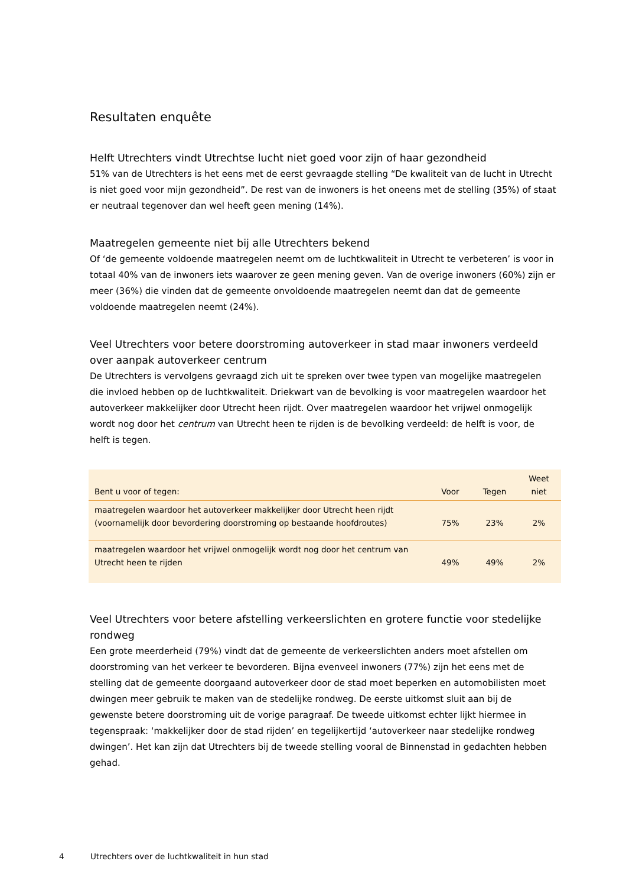Resultaten enquête
Helft Utrechters vindt Utrechtse lucht niet goed voor zijn of haar gezondheid
51% van de Utrechters is het eens met de eerst gevraagde stelling “De kwaliteit van de lucht in Utrecht is niet goed voor mijn gezondheid”. De rest van de inwoners is het oneens met de stelling (35%) of staat er neutraal tegenover dan wel heeft geen mening (14%).
Maatregelen gemeente niet bij alle Utrechters bekend
Of ‘de gemeente voldoende maatregelen neemt om de luchtkwaliteit in Utrecht te verbeteren’ is voor in totaal 40% van de inwoners iets waarover ze geen mening geven. Van de overige inwoners (60%) zijn er meer (36%) die vinden dat de gemeente onvoldoende maatregelen neemt dan dat de gemeente voldoende maatregelen neemt (24%).
Veel Utrechters voor betere doorstroming autoverkeer in stad maar inwoners verdeeld over aanpak autoverkeer centrum
De Utrechters is vervolgens gevraagd zich uit te spreken over twee typen van mogelijke maatregelen die invloed hebben op de luchtkwaliteit. Driekwart van de bevolking is voor maatregelen waardoor het autoverkeer makkelijker door Utrecht heen rijdt. Over maatregelen waardoor het vrijwel onmogelijk wordt nog door het centrum van Utrecht heen te rijden is de bevolking verdeeld: de helft is voor, de helft is tegen.
| Bent u voor of tegen: | Voor | Tegen | Weet niet |
| --- | --- | --- | --- |
| maatregelen waardoor het autoverkeer makkelijker door Utrecht heen rijdt (voornamelijk door bevordering doorstroming op bestaande hoofdroutes) | 75% | 23% | 2% |
| maatregelen waardoor het vrijwel onmogelijk wordt nog door het centrum van Utrecht heen te rijden | 49% | 49% | 2% |
Veel Utrechters voor betere afstelling verkeerslichten en grotere functie voor stedelijke rondweg
Een grote meerderheid (79%) vindt dat de gemeente de verkeerslichten anders moet afstellen om doorstroming van het verkeer te bevorderen. Bijna evenveel inwoners (77%) zijn het eens met de stelling dat de gemeente doorgaand autoverkeer door de stad moet beperken en automobilisten moet dwingen meer gebruik te maken van de stedelijke rondweg. De eerste uitkomst sluit aan bij de gewenste betere doorstroming uit de vorige paragraaf. De tweede uitkomst echter lijkt hiermee in tegenspraak: ‘makkelijker door de stad rijden’ en tegelijkertijd ‘autoverkeer naar stedelijke rondweg dwingen’. Het kan zijn dat Utrechters bij de tweede stelling vooral de Binnenstad in gedachten hebben gehad.
4 Utrechters over de luchtkwaliteit in hun stad